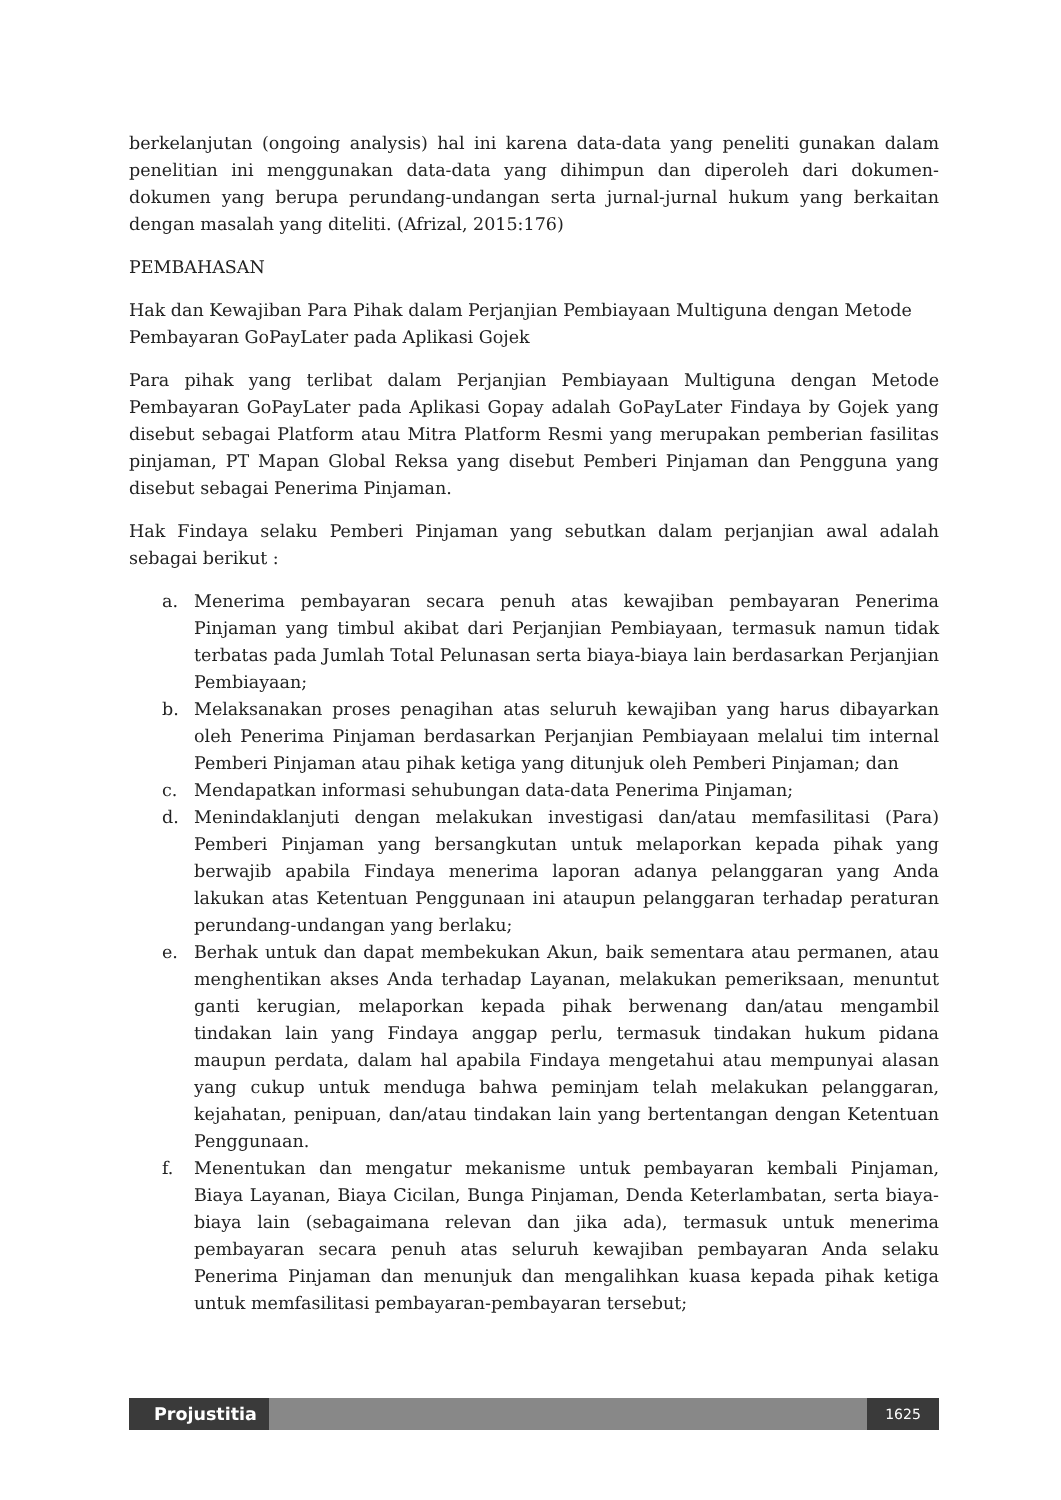berkelanjutan (ongoing analysis) hal ini karena data-data yang peneliti gunakan dalam penelitian ini menggunakan data-data yang dihimpun dan diperoleh dari dokumen-dokumen yang berupa perundang-undangan serta jurnal-jurnal hukum yang berkaitan dengan masalah yang diteliti. (Afrizal, 2015:176)
PEMBAHASAN
Hak dan Kewajiban Para Pihak dalam Perjanjian Pembiayaan Multiguna dengan Metode Pembayaran GoPayLater pada Aplikasi Gojek
Para pihak yang terlibat dalam Perjanjian Pembiayaan Multiguna dengan Metode Pembayaran GoPayLater pada Aplikasi Gopay adalah GoPayLater Findaya by Gojek yang disebut sebagai Platform atau Mitra Platform Resmi yang merupakan pemberian fasilitas pinjaman, PT Mapan Global Reksa yang disebut Pemberi Pinjaman dan Pengguna yang disebut sebagai Penerima Pinjaman.
Hak Findaya selaku Pemberi Pinjaman yang sebutkan dalam perjanjian awal adalah sebagai berikut :
a. Menerima pembayaran secara penuh atas kewajiban pembayaran Penerima Pinjaman yang timbul akibat dari Perjanjian Pembiayaan, termasuk namun tidak terbatas pada Jumlah Total Pelunasan serta biaya-biaya lain berdasarkan Perjanjian Pembiayaan;
b. Melaksanakan proses penagihan atas seluruh kewajiban yang harus dibayarkan oleh Penerima Pinjaman berdasarkan Perjanjian Pembiayaan melalui tim internal Pemberi Pinjaman atau pihak ketiga yang ditunjuk oleh Pemberi Pinjaman; dan
c. Mendapatkan informasi sehubungan data-data Penerima Pinjaman;
d. Menindaklanjuti dengan melakukan investigasi dan/atau memfasilitasi (Para) Pemberi Pinjaman yang bersangkutan untuk melaporkan kepada pihak yang berwajib apabila Findaya menerima laporan adanya pelanggaran yang Anda lakukan atas Ketentuan Penggunaan ini ataupun pelanggaran terhadap peraturan perundang-undangan yang berlaku;
e. Berhak untuk dan dapat membekukan Akun, baik sementara atau permanen, atau menghentikan akses Anda terhadap Layanan, melakukan pemeriksaan, menuntut ganti kerugian, melaporkan kepada pihak berwenang dan/atau mengambil tindakan lain yang Findaya anggap perlu, termasuk tindakan hukum pidana maupun perdata, dalam hal apabila Findaya mengetahui atau mempunyai alasan yang cukup untuk menduga bahwa peminjam telah melakukan pelanggaran, kejahatan, penipuan, dan/atau tindakan lain yang bertentangan dengan Ketentuan Penggunaan.
f. Menentukan dan mengatur mekanisme untuk pembayaran kembali Pinjaman, Biaya Layanan, Biaya Cicilan, Bunga Pinjaman, Denda Keterlambatan, serta biaya-biaya lain (sebagaimana relevan dan jika ada), termasuk untuk menerima pembayaran secara penuh atas seluruh kewajiban pembayaran Anda selaku Penerima Pinjaman dan menunjuk dan mengalihkan kuasa kepada pihak ketiga untuk memfasilitasi pembayaran-pembayaran tersebut;
Projustitia
1625